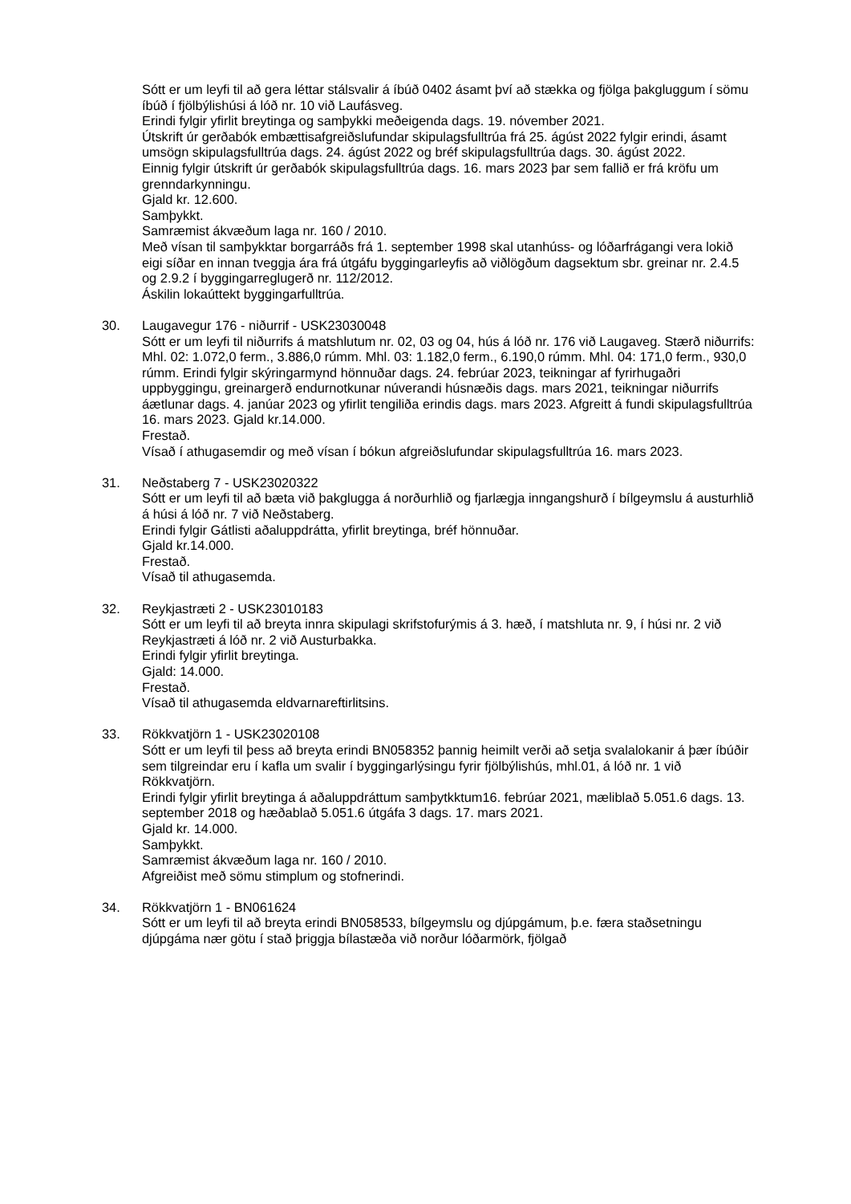Sótt er um leyfi til að gera léttar stálsvalir á íbúð 0402 ásamt því að stækka og fjölga þakgluggum í sömu íbúð í fjölbýlishúsi á lóð nr. 10 við Laufásveg.
Erindi fylgir yfirlit breytinga og samþykki meðeigenda dags. 19. nóvember 2021.
Útskrift úr gerðabók embættisafgreiðslufundar skipulagsfulltrúa frá 25. ágúst 2022 fylgir erindi, ásamt umsögn skipulagsfulltrúa dags. 24. ágúst 2022 og bréf skipulagsfulltrúa dags. 30. ágúst 2022.
Einnig fylgir útskrift úr gerðabók skipulagsfulltrúa dags. 16. mars 2023 þar sem fallið er frá kröfu um grenndarkynningu.
Gjald kr. 12.600.
Samþykkt.
Samræmist ákvæðum laga nr. 160 / 2010.
Með vísan til samþykktar borgarráðs frá 1. september 1998 skal utanhúss- og lóðarfrágangi vera lokið eigi síðar en innan tveggja ára frá útgáfu byggingarleyfis að viðlögðum dagsektum sbr. greinar nr. 2.4.5 og 2.9.2 í byggingarreglugerð nr. 112/2012.
Áskilin lokaúttekt byggingarfulltrúa.
30. Laugavegur 176 - niðurrif - USK23030048
Sótt er um leyfi til niðurrifs á matshlutum nr. 02, 03 og 04, hús á lóð nr. 176 við Laugaveg. Stærð niðurrifs: Mhl. 02: 1.072,0 ferm., 3.886,0 rúmm. Mhl. 03: 1.182,0 ferm., 6.190,0 rúmm. Mhl. 04: 171,0 ferm., 930,0 rúmm. Erindi fylgir skýringarmynd hönnuðar dags. 24. febrúar 2023, teikningar af fyrirhugaðri uppbyggingu, greinargerð endurnotkunar núverandi húsnæðis dags. mars 2021, teikningar niðurrifs áætlunar dags. 4. janúar 2023 og yfirlit tengiliða erindis dags. mars 2023. Afgreitt á fundi skipulagsfulltrúa 16. mars 2023. Gjald kr.14.000.
Frestað.
Vísað í athugasemdir og með vísan í bókun afgreiðslufundar skipulagsfulltrúa 16. mars 2023.
31. Neðstaberg 7 - USK23020322
Sótt er um leyfi til að bæta við þakglugga á norðurhlið og fjarlægja inngangshurð í bílgeymslu á austurhlið á húsi á lóð nr. 7 við Neðstaberg.
Erindi fylgir Gátlisti aðaluppdrátta, yfirlit breytinga, bréf hönnuðar.
Gjald kr.14.000.
Frestað.
Vísað til athugasemda.
32. Reykjastræti 2 - USK23010183
Sótt er um leyfi til að breyta innra skipulagi skrifstofurýmis á 3. hæð, í matshluta nr. 9, í húsi nr. 2 við Reykjastræti á lóð nr. 2 við Austurbakka.
Erindi fylgir yfirlit breytinga.
Gjald: 14.000.
Frestað.
Vísað til athugasemda eldvarnareftirlitsins.
33. Rökkvatjörn 1 - USK23020108
Sótt er um leyfi til þess að breyta erindi BN058352 þannig heimilt verði að setja svalalokanir á þær íbúðir sem tilgreindar eru í kafla um svalir í byggingarlýsingu fyrir fjölbýlishús, mhl.01, á lóð nr. 1 við Rökkvatjörn.
Erindi fylgir yfirlit breytinga á aðaluppdráttum samþytkktum16. febrúar 2021, mæliblað 5.051.6 dags. 13. september 2018 og hæðablað 5.051.6 útgáfa 3 dags. 17. mars 2021.
Gjald kr. 14.000.
Samþykkt.
Samræmist ákvæðum laga nr. 160 / 2010.
Afgreiðist með sömu stimplum og stofnerindi.
34. Rökkvatjörn 1 - BN061624
Sótt er um leyfi til að breyta erindi BN058533, bílgeymslu og djúpgámum, þ.e. færa staðsetningu djúpgáma nær götu í stað þriggja bílastæða við norður lóðarmörk, fjölgað